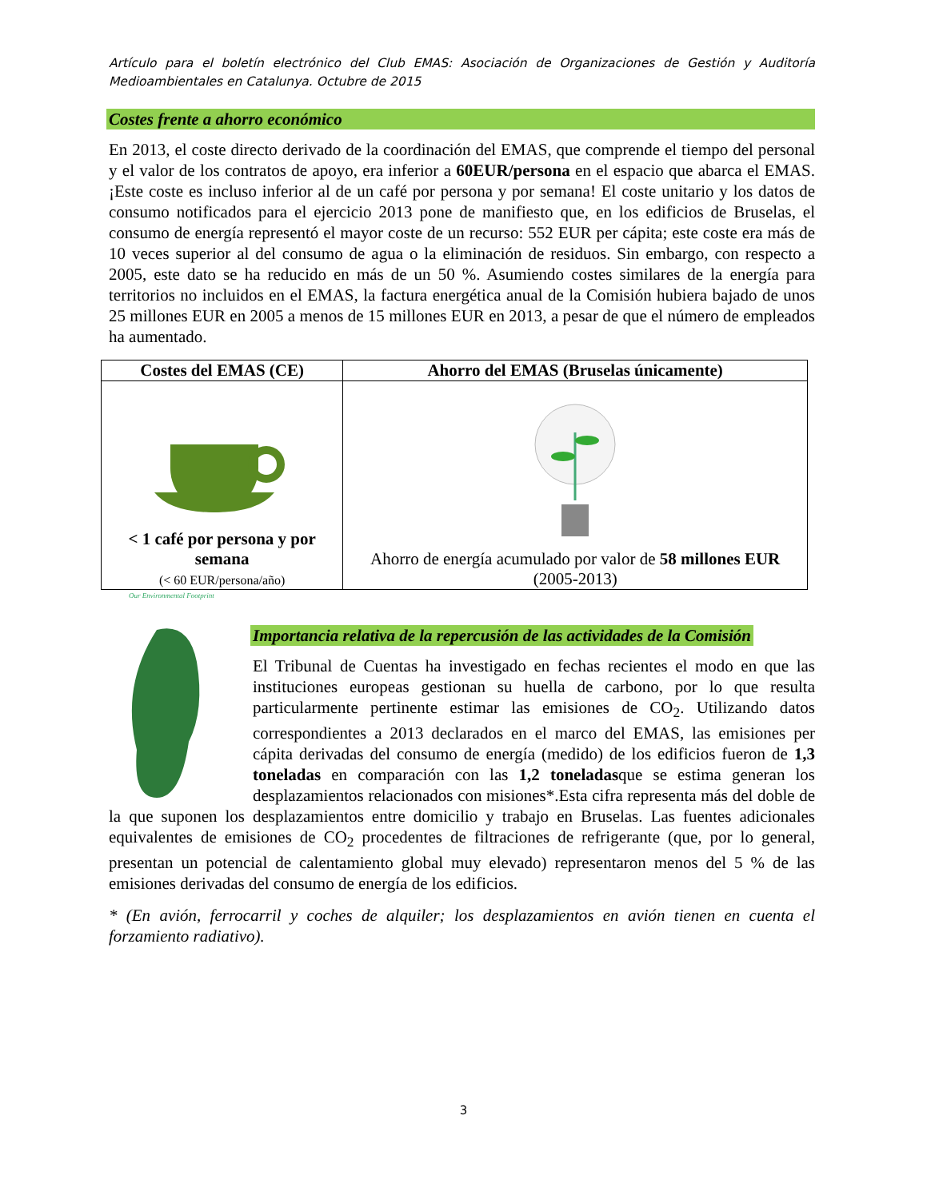Artículo para el boletín electrónico del Club EMAS: Asociación de Organizaciones de Gestión y Auditoría Medioambientales en Catalunya. Octubre de 2015
Costes frente a ahorro económico
En 2013, el coste directo derivado de la coordinación del EMAS, que comprende el tiempo del personal y el valor de los contratos de apoyo, era inferior a 60EUR/persona en el espacio que abarca el EMAS. ¡Este coste es incluso inferior al de un café por persona y por semana! El coste unitario y los datos de consumo notificados para el ejercicio 2013 pone de manifiesto que, en los edificios de Bruselas, el consumo de energía representó el mayor coste de un recurso: 552 EUR per cápita; este coste era más de 10 veces superior al del consumo de agua o la eliminación de residuos. Sin embargo, con respecto a 2005, este dato se ha reducido en más de un 50 %. Asumiendo costes similares de la energía para territorios no incluidos en el EMAS, la factura energética anual de la Comisión hubiera bajado de unos 25 millones EUR en 2005 a menos de 15 millones EUR en 2013, a pesar de que el número de empleados ha aumentado.
| Costes del EMAS (CE) | Ahorro del EMAS (Bruselas únicamente) |
| --- | --- |
| < 1 café por persona y por semana (< 60 EUR/persona/año) | Ahorro de energía acumulado por valor de 58 millones EUR (2005-2013) |
Importancia relativa de la repercusión de las actividades de la Comisión
Our Environmental Footprint
El Tribunal de Cuentas ha investigado en fechas recientes el modo en que las instituciones europeas gestionan su huella de carbono, por lo que resulta particularmente pertinente estimar las emisiones de CO<sub>2</sub>. Utilizando datos correspondientes a 2013 declarados en el marco del EMAS, las emisiones per cápita derivadas del consumo de energía (medido) de los edificios fueron de 1,3 toneladas en comparación con las 1,2 toneladasque se estima generan los desplazamientos relacionados con misiones*.Esta cifra representa más del doble de la que suponen los desplazamientos entre domicilio y trabajo en Bruselas. Las fuentes adicionales equivalentes de emisiones de CO<sub>2</sub> procedentes de filtraciones de refrigerante (que, por lo general, presentan un potencial de calentamiento global muy elevado) representaron menos del 5 % de las emisiones derivadas del consumo de energía de los edificios.
* (En avión, ferrocarril y coches de alquiler; los desplazamientos en avión tienen en cuenta el forzamiento radiativo).
3